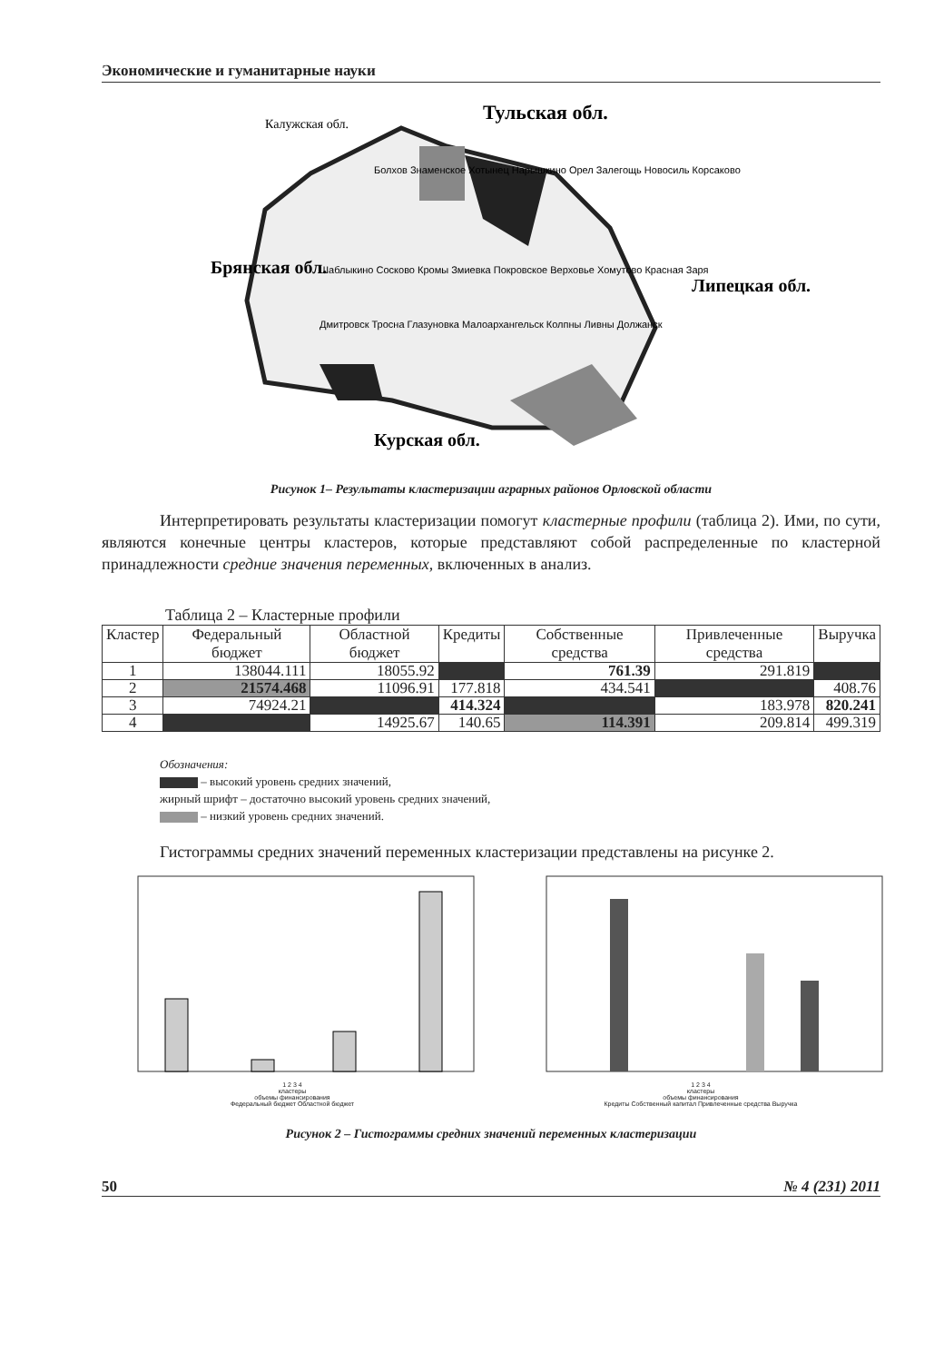Экономические и гуманитарные науки
Болхов Знаменское Хотынец Нарышкино Орел Залегощь Новосиль Корсаково
Шаблыкино Сосково Кромы Змиевка Покровское Верховье Хомутово Красная Заря
Дмитровск Тросна Глазуновка Малоархангельск Колпны Ливны Должанск
Калужская обл.
Тульская обл.
Брянская обл.
Липецкая обл.
Курская обл.
Рисунок 1– Результаты кластеризации аграрных районов Орловской области
Интерпретировать результаты кластеризации помогут кластерные профили (таблица 2). Ими, по сути, являются конечные центры кластеров, которые представляют собой распределенные по кластерной принадлежности средние значения переменных, включенных в анализ.
Таблица 2 – Кластерные профили
| Кластер | Федеральный бюджет | Областной бюджет | Кредиты | Собственные средства | Привлеченные средства | Выручка |
| --- | --- | --- | --- | --- | --- | --- |
| 1 | 138044.111 | 18055.92 | | 761.39 | 291.819 | |
| 2 | 21574.468 | 11096.91 | 177.818 | 434.541 | | 408.76 |
| 3 | 74924.21 | | 414.324 | | 183.978 | 820.241 |
| 4 | | 14925.67 | 140.65 | 114.391 | 209.814 | 499.319 |
Обозначения:
– высокий уровень средних значений,
жирный шрифт – достаточно высокий уровень средних значений,
– низкий уровень средних значений.
Гистограммы средних значений переменных кластеризации представлены на рисунке 2.
1 2 3 4
кластеры
объемы финансирования
Федеральный бюджет Областной бюджет
1 2 3 4
кластеры
объемы финансирования
Кредиты Собственный капитал Привлеченные средства Выручка
Рисунок 2 – Гистограммы средних значений переменных кластеризации
50 № 4 (231) 2011